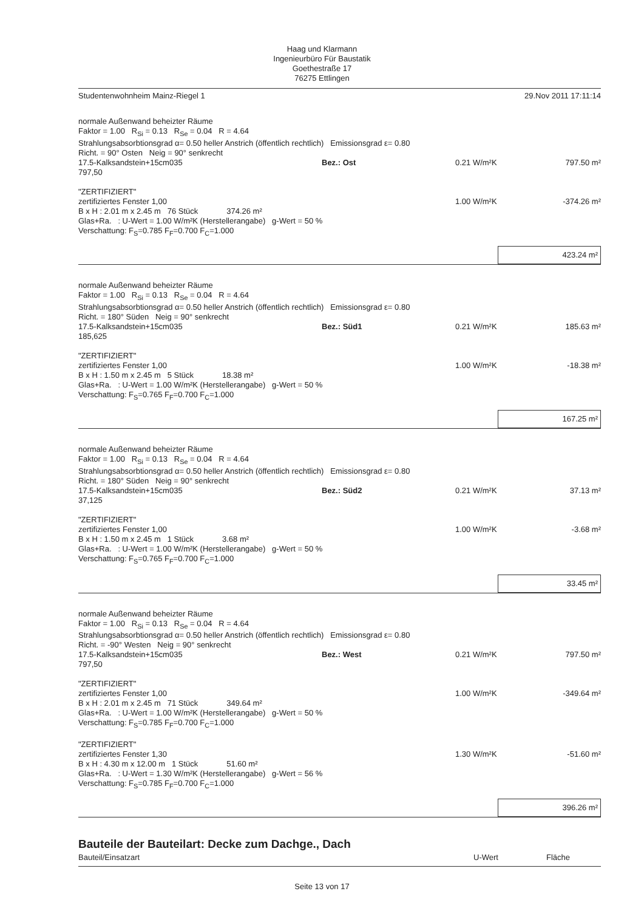Haag und Klarmann
Ingenieurbüro Für Baustatik
Goethestraße 17
76275 Ettlingen
Studentenwohnheim Mainz-Riegel 1 29.Nov 2011 17:11:14
| normale Außenwand beheizter Räume | | | |
| Faktor = 1.00 R<sub>Si</sub> = 0.13 R<sub>Se</sub> = 0.04 R = 4.64 | | | |
| Strahlungsabsorbtionsgrad α= 0.50 heller Anstrich (öffentlich rechtlich) Emissionsgrad ε= 0.80 | | | |
| Richt. = 90° Osten Neig = 90° senkrecht | | | |
| 17.5-Kalksandstein+15cm035 | Bez.: Ost | 0.21 W/m²K | 797.50 m² |
| 797,50 | | | |
| "ZERTIFIZIERT" | | | |
| zertifiziertes Fenster 1,00 | | 1.00 W/m²K | -374.26 m² |
| B x H : 2.01 m x 2.45 m 76 Stück 374.26 m² | | | |
| Glas+Ra. : U-Wert = 1.00 W/m²K (Herstellerangabe) g-Wert = 50 % | | | |
| Verschattung: F<sub>S</sub>=0.785 F<sub>F</sub>=0.700 F<sub>C</sub>=1.000 | | | |
423.24 m²
| normale Außenwand beheizter Räume | | | |
| Faktor = 1.00 R<sub>Si</sub> = 0.13 R<sub>Se</sub> = 0.04 R = 4.64 | | | |
| Strahlungsabsorbtionsgrad α= 0.50 heller Anstrich (öffentlich rechtlich) Emissionsgrad ε= 0.80 | | | |
| Richt. = 180° Süden Neig = 90° senkrecht | | | |
| 17.5-Kalksandstein+15cm035 | Bez.: Süd1 | 0.21 W/m²K | 185.63 m² |
| 185,625 | | | |
| "ZERTIFIZIERT" | | | |
| zertifiziertes Fenster 1,00 | | 1.00 W/m²K | -18.38 m² |
| B x H : 1.50 m x 2.45 m 5 Stück 18.38 m² | | | |
| Glas+Ra. : U-Wert = 1.00 W/m²K (Herstellerangabe) g-Wert = 50 % | | | |
| Verschattung: F<sub>S</sub>=0.765 F<sub>F</sub>=0.700 F<sub>C</sub>=1.000 | | | |
167.25 m²
| normale Außenwand beheizter Räume | | | |
| Faktor = 1.00 R<sub>Si</sub> = 0.13 R<sub>Se</sub> = 0.04 R = 4.64 | | | |
| Strahlungsabsorbtionsgrad α= 0.50 heller Anstrich (öffentlich rechtlich) Emissionsgrad ε= 0.80 | | | |
| Richt. = 180° Süden Neig = 90° senkrecht | | | |
| 17.5-Kalksandstein+15cm035 | Bez.: Süd2 | 0.21 W/m²K | 37.13 m² |
| 37,125 | | | |
| "ZERTIFIZIERT" | | | |
| zertifiziertes Fenster 1,00 | | 1.00 W/m²K | -3.68 m² |
| B x H : 1.50 m x 2.45 m 1 Stück 3.68 m² | | | |
| Glas+Ra. : U-Wert = 1.00 W/m²K (Herstellerangabe) g-Wert = 50 % | | | |
| Verschattung: F<sub>S</sub>=0.765 F<sub>F</sub>=0.700 F<sub>C</sub>=1.000 | | | |
33.45 m²
| normale Außenwand beheizter Räume | | | |
| Faktor = 1.00 R<sub>Si</sub> = 0.13 R<sub>Se</sub> = 0.04 R = 4.64 | | | |
| Strahlungsabsorbtionsgrad α= 0.50 heller Anstrich (öffentlich rechtlich) Emissionsgrad ε= 0.80 | | | |
| Richt. = -90° Westen Neig = 90° senkrecht | | | |
| 17.5-Kalksandstein+15cm035 | Bez.: West | 0.21 W/m²K | 797.50 m² |
| 797,50 | | | |
| "ZERTIFIZIERT" | | | |
| zertifiziertes Fenster 1,00 | | 1.00 W/m²K | -349.64 m² |
| B x H : 2.01 m x 2.45 m 71 Stück 349.64 m² | | | |
| Glas+Ra. : U-Wert = 1.00 W/m²K (Herstellerangabe) g-Wert = 50 % | | | |
| Verschattung: F<sub>S</sub>=0.785 F<sub>F</sub>=0.700 F<sub>C</sub>=1.000 | | | |
| "ZERTIFIZIERT" | | | |
| zertifiziertes Fenster 1,30 | | 1.30 W/m²K | -51.60 m² |
| B x H : 4.30 m x 12.00 m 1 Stück 51.60 m² | | | |
| Glas+Ra. : U-Wert = 1.30 W/m²K (Herstellerangabe) g-Wert = 56 % | | | |
| Verschattung: F<sub>S</sub>=0.785 F<sub>F</sub>=0.700 F<sub>C</sub>=1.000 | | | |
396.26 m²
Bauteile der Bauteilart: Decke zum Dachge., Dach
Bauteil/Einsatzart U-Wert Fläche
Seite 13 von 17